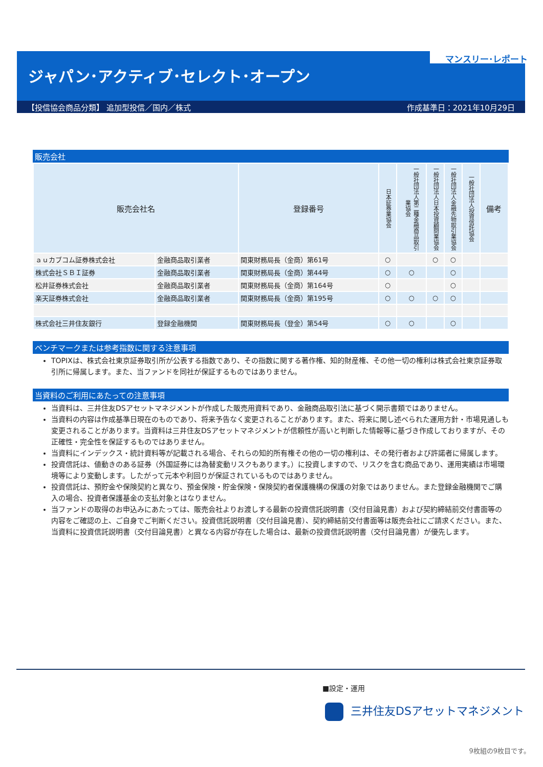マンスリー･レポート
ジャパン･アクティブ･セレクト･オープン
【投信協会商品分類】 追加型投信／国内／株式 作成基準日：2021年10月29日
販売会社
| 販売会社名 | | 登録番号 | 日本証券業協会 | 一般社団法人第二種金融商品取引業協会 | 一般社団法人日本投資顧問業協会 | 一般社団法人金融先物取引業協会 | 一般社団法人投資信託協会 | 備考 |
| --- | --- | --- | --- | --- | --- | --- | --- | --- |
| ａｕカブコム証券株式会社 | 金融商品取引業者 | 関東財務局長（金商）第61号 | ○ | | ○ | ○ | | |
| 株式会社ＳＢＩ証券 | 金融商品取引業者 | 関東財務局長（金商）第44号 | ○ | ○ | | ○ | | |
| 松井証券株式会社 | 金融商品取引業者 | 関東財務局長（金商）第164号 | ○ | | | ○ | | |
| 楽天証券株式会社 | 金融商品取引業者 | 関東財務局長（金商）第195号 | ○ | ○ | ○ | ○ | | |
| 株式会社三井住友銀行 | 登録金融機関 | 関東財務局長（登金）第54号 | ○ | ○ | | ○ | | |
ベンチマークまたは参考指数に関する注意事項
TOPIXは、株式会社東京証券取引所が公表する指数であり、その指数に関する著作権、知的財産権、その他一切の権利は株式会社東京証券取引所に帰属します。また、当ファンドを同社が保証するものではありません。
当資料のご利用にあたっての注意事項
当資料は、三井住友DSアセットマネジメントが作成した販売用資料であり、金融商品取引法に基づく開示書類ではありません。
当資料の内容は作成基準日現在のものであり、将来予告なく変更されることがあります。また、将来に関し述べられた運用方針・市場見通しも変更されることがあります。当資料は三井住友DSアセットマネジメントが信頼性が高いと判断した情報等に基づき作成しておりますが、その正確性・完全性を保証するものではありません。
当資料にインデックス・統計資料等が記載される場合、それらの知的所有権その他の一切の権利は、その発行者および許諾者に帰属します。
投資信託は、値動きのある証券（外国証券には為替変動リスクもあります。）に投資しますので、リスクを含む商品であり、運用実績は市場環境等により変動します。したがって元本や利回りが保証されているものではありません。
投資信託は、預貯金や保険契約と異なり、預金保険・貯金保険・保険契約者保護機構の保護の対象ではありません。また登録金融機関でご購入の場合、投資者保護基金の支払対象とはなりません。
当ファンドの取得のお申込みにあたっては、販売会社よりお渡しする最新の投資信託説明書（交付目論見書）および契約締結前交付書面等の内容をご確認の上、ご自身でご判断ください。投資信託説明書（交付目論見書）、契約締結前交付書面等は販売会社にご請求ください。また、当資料に投資信託説明書（交付目論見書）と異なる内容が存在した場合は、最新の投資信託説明書（交付目論見書）が優先します。
■設定・運用
三井住友DSアセットマネジメント
9枚組の9枚目です。